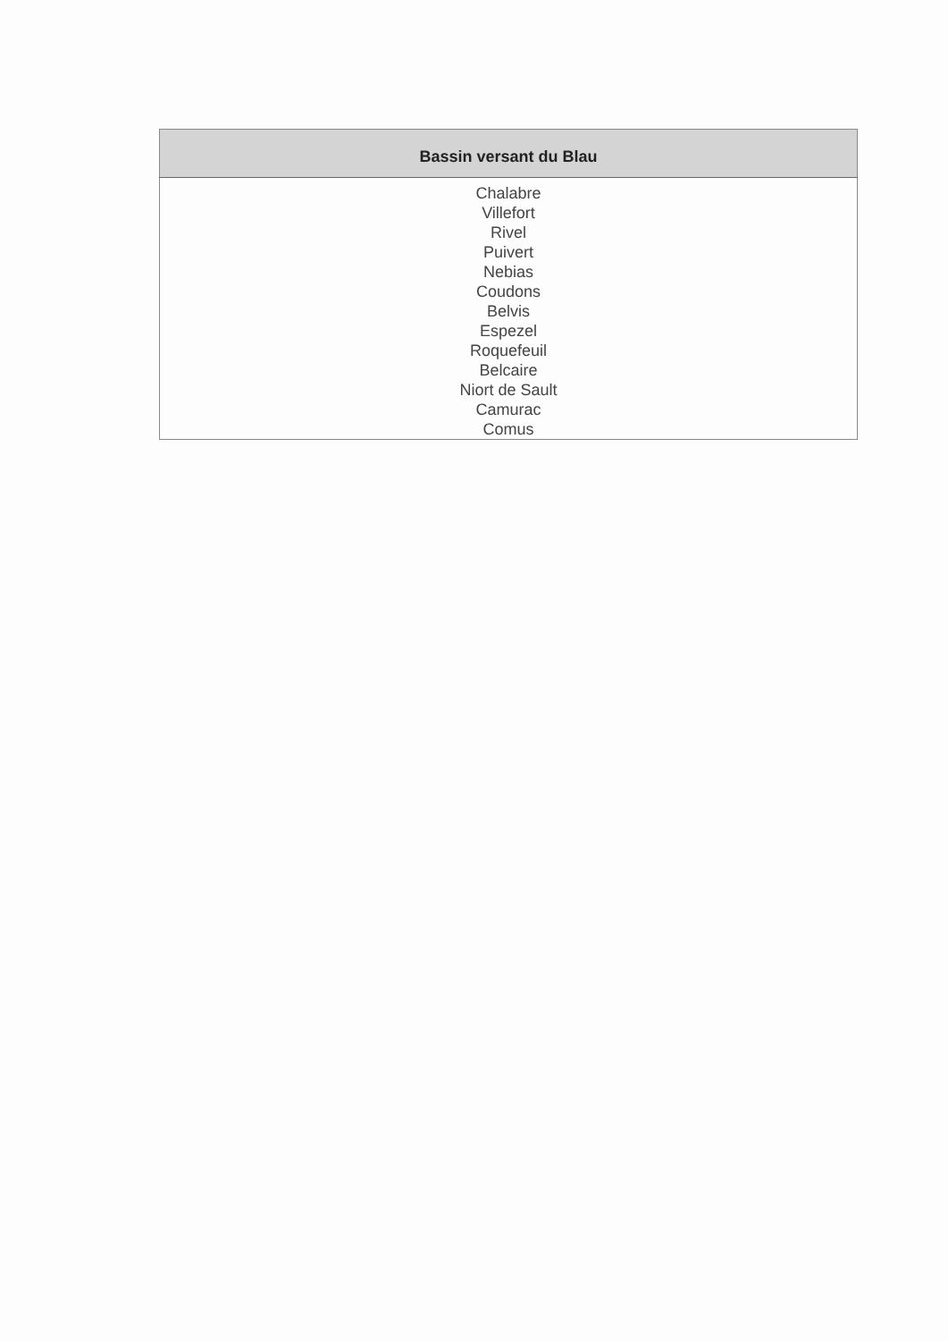| Bassin versant du Blau |
| --- |
| Chalabre Villefort Rivel Puivert Nebias Coudons Belvis Espezel Roquefeuil Belcaire Niort de Sault Camurac Comus |